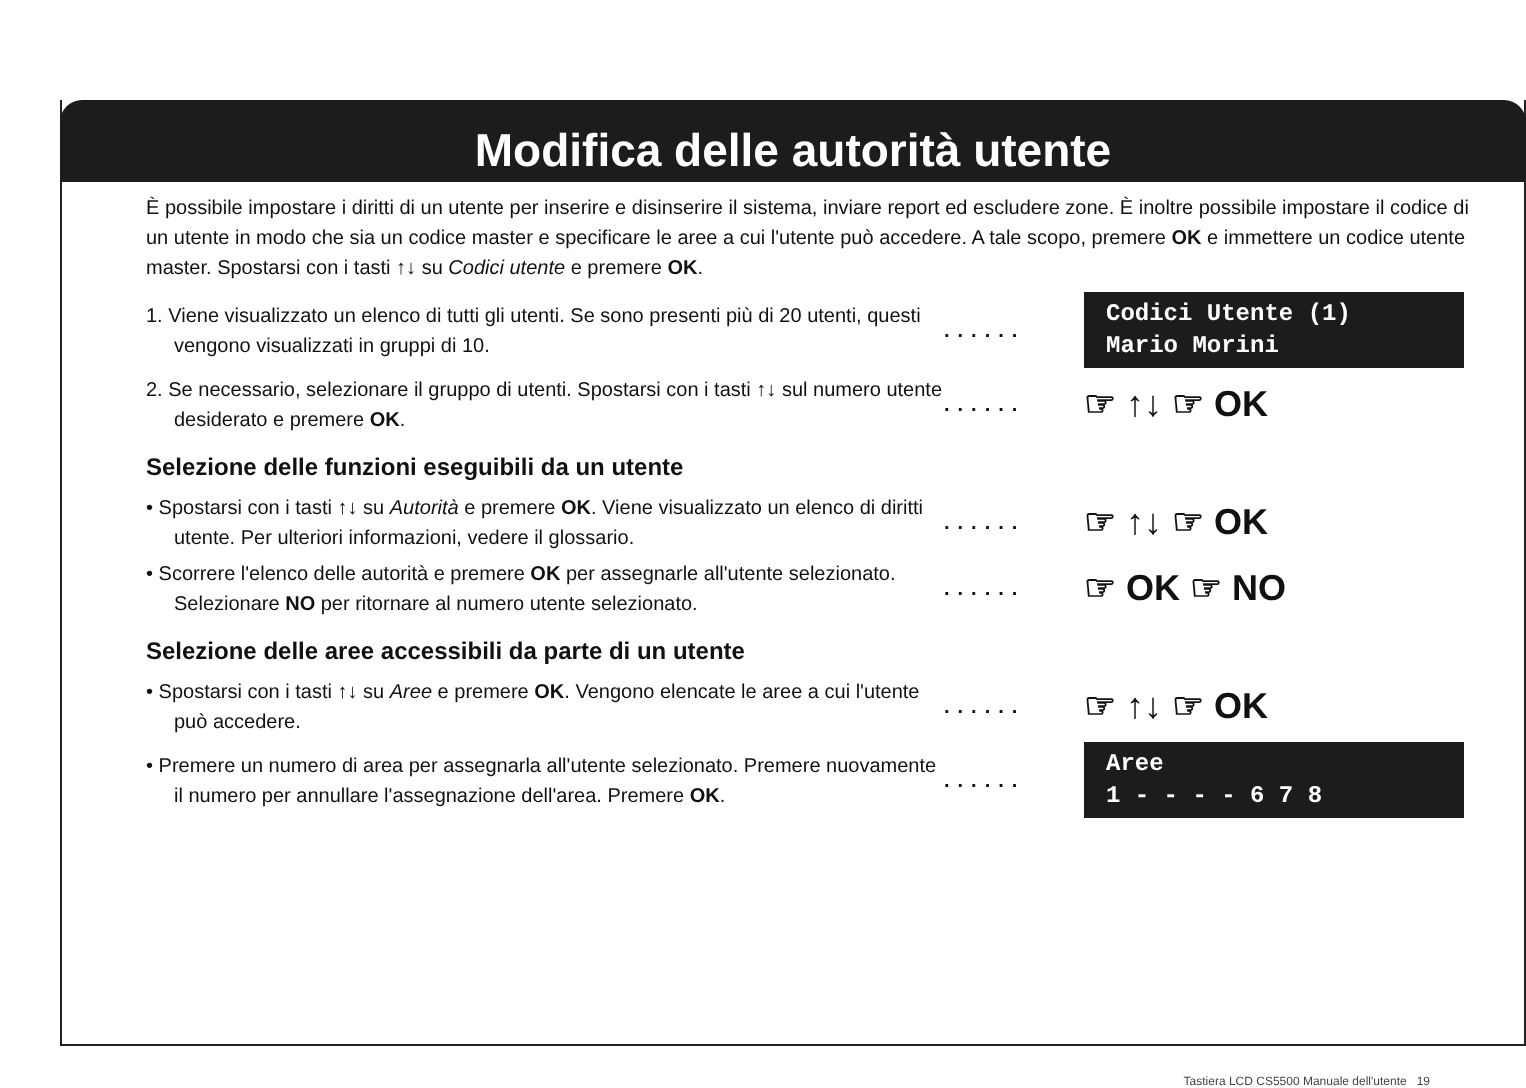Modifica delle autorità utente
È possibile impostare i diritti di un utente per inserire e disinserire il sistema, inviare report ed escludere zone. È inoltre possibile impostare il codice di un utente in modo che sia un codice master e specificare le aree a cui l'utente può accedere. A tale scopo, premere OK e immettere un codice utente master. Spostarsi con i tasti ↑↓ su Codici utente e premere OK.
1. Viene visualizzato un elenco di tutti gli utenti. Se sono presenti più di 20 utenti, questi vengono visualizzati in gruppi di 10.
......
Codici Utente (1)
Mario Morini
2. Se necessario, selezionare il gruppo di utenti. Spostarsi con i tasti ↑↓ sul numero utente desiderato e premere OK.
......
☞ ↑↓ ☞ OK
Selezione delle funzioni eseguibili da un utente
• Spostarsi con i tasti ↑↓ su Autorità e premere OK. Viene visualizzato un elenco di diritti utente. Per ulteriori informazioni, vedere il glossario.
......
☞ ↑↓ ☞ OK
• Scorrere l'elenco delle autorità e premere OK per assegnarle all'utente selezionato. Selezionare NO per ritornare al numero utente selezionato.
......
☞ OK ☞ NO
Selezione delle aree accessibili da parte di un utente
• Spostarsi con i tasti ↑↓ su Aree e premere OK. Vengono elencate le aree a cui l'utente può accedere.
......
☞ ↑↓ ☞ OK
• Premere un numero di area per assegnarla all'utente selezionato. Premere nuovamente il numero per annullare l'assegnazione dell'area. Premere OK.
......
Aree
1 - - - - 6 7 8
Tastiera LCD CS5500 Manuale dell'utente 19